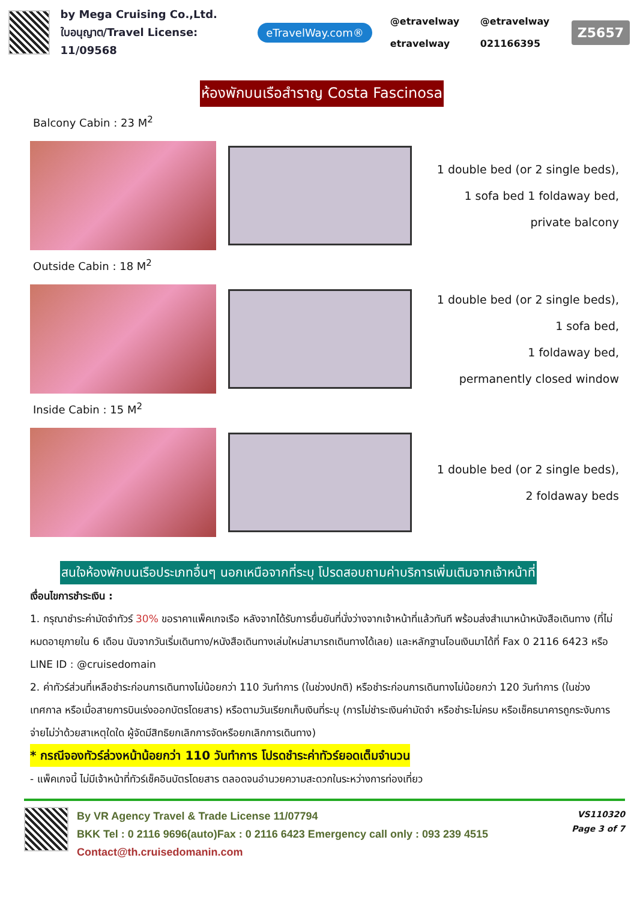by Mega Cruising Co.,Ltd.
ใบอนุญาต/Travel License: 11/09568
eTravelWay.com®
@etravelway @etravelway etravelway 021166395
Z5657
ห้องพักบนเรือสำราญ Costa Fascinosa
Balcony Cabin : 23 M<sup>2</sup>
1 double bed (or 2 single beds),
1 sofa bed 1 foldaway bed,
private balcony
Outside Cabin : 18 M<sup>2</sup>
1 double bed (or 2 single beds),
1 sofa bed,
1 foldaway bed,
permanently closed window
Inside Cabin : 15 M<sup>2</sup>
1 double bed (or 2 single beds),
2 foldaway beds
สนใจห้องพักบนเรือประเภทอื่นๆ นอกเหนือจากที่ระบุ โปรดสอบถามค่าบริการเพิ่มเติมจากเจ้าหน้าที่
เงื่อนไขการชำระเงิน :
1. กรุณาชำระค่ามัดจำทัวร์ 30% ขอราคาแพ็คเกจเรือ หลังจากได้รับการยื่นยันที่นั่งว่างจากเจ้าหน้าที่แล้วทันที พร้อมส่งสำเนาหน้าหนังสือเดินทาง (ที่ไม่หมดอายุภายใน 6 เดือน นับจากวันเริ่มเดินทาง/หนังสือเดินทางเล่มใหม่สามารถเดินทางได้เลย) และหลักฐานโอนเงินมาได้ที่ Fax 0 2116 6423 หรือ LINE ID : @cruisedomain
2. ค่าทัวร์ส่วนที่เหลือชำระก่อนการเดินทางไม่น้อยกว่า 110 วันทำการ (ในช่วงปกติ) หรือชำระก่อนการเดินทางไม่น้อยกว่า 120 วันทำการ (ในช่วงเทศกาล หรือเมื่อสายการบินเร่งออกบัตรโดยสาร) หรือตามวันเรียกเก็บเงินที่ระบุ (การไม่ชำระเงินค่ามัดจำ หรือชำระไม่ครบ หรือเช็คธนาคารถูกระงับการจ่ายไม่ว่าด้วยสาเหตุใดใด ผู้จัดมีสิทธิยกเลิกการจัดหรือยกเลิกการเดินทาง)
* กรณีจองทัวร์ล่วงหน้าน้อยกว่า 110 วันทำการ โปรดชำระค่าทัวร์ยอดเต็มจำนวน
- แพ็คเกจนี้ ไม่มีเจ้าหน้าที่ทัวร์เช็คอินบัตรโดยสาร ตลอดจนอำนวยความสะดวกในระหว่างการท่องเที่ยว
By VR Agency Travel & Trade License 11/07794
BKK Tel : 0 2116 9696(auto)Fax : 0 2116 6423 Emergency call only : 093 239 4515
Contact@th.cruisedomanin.com
VS110320
Page 3 of 7